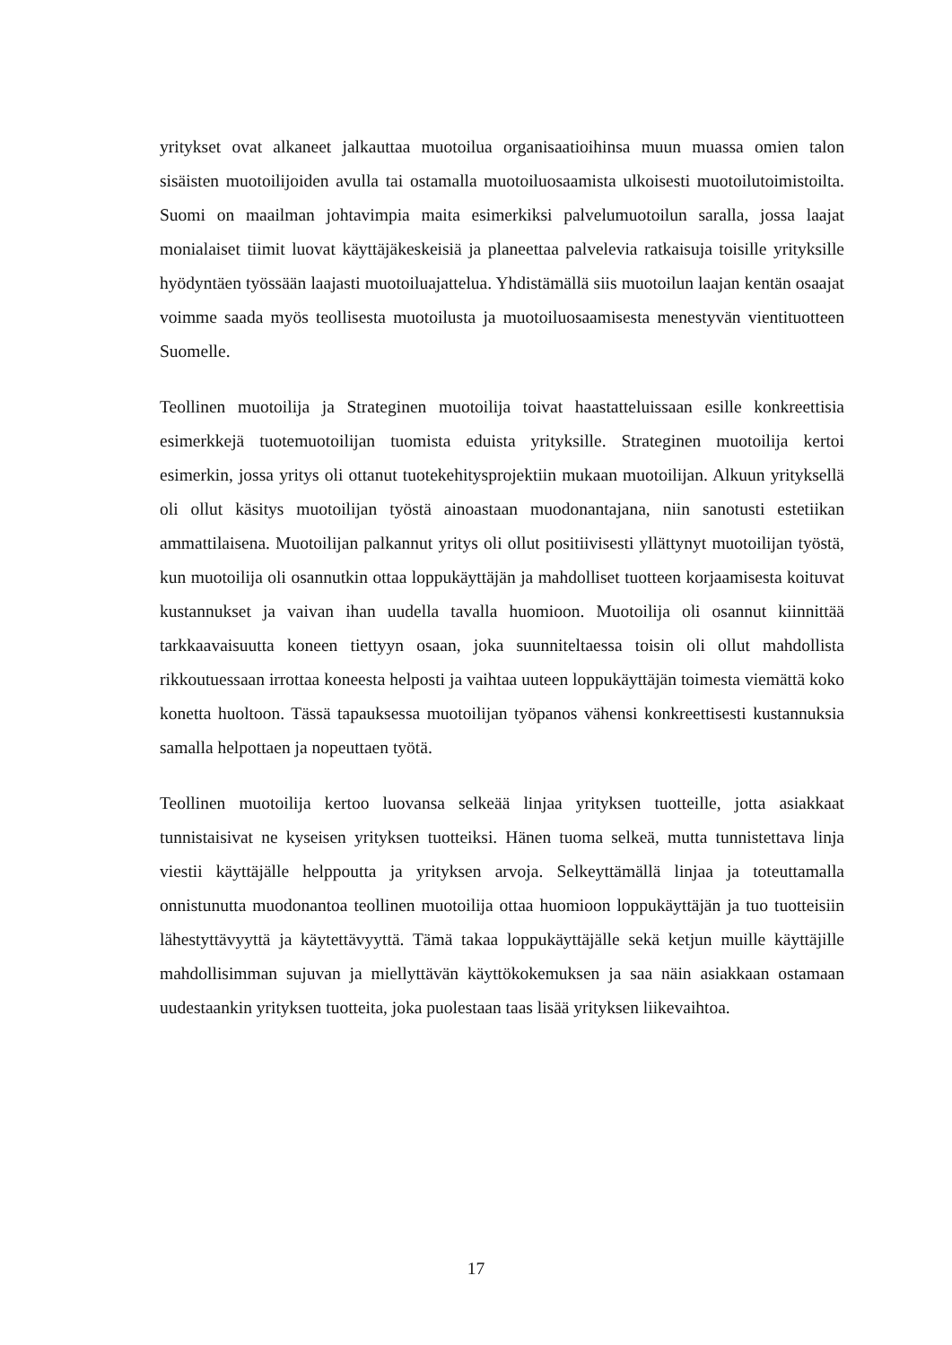yritykset ovat alkaneet jalkauttaa muotoilua organisaatioihinsa muun muassa omien talon sisäisten muotoilijoiden avulla tai ostamalla muotoiluosaamista ulkoisesti muotoilutoimistoilta. Suomi on maailman johtavimpia maita esimerkiksi palvelumuotoilun saralla, jossa laajat monialaiset tiimit luovat käyttäjäkeskeisiä ja planeettaa palvelevia ratkaisuja toisille yrityksille hyödyntäen työssään laajasti muotoiluajattelua. Yhdistämällä siis muotoilun laajan kentän osaajat voimme saada myös teollisesta muotoilusta ja muotoiluosaamisesta menestyvän vientituotteen Suomelle.
Teollinen muotoilija ja Strateginen muotoilija toivat haastatteluissaan esille konkreettisia esimerkkejä tuotemuotoilijan tuomista eduista yrityksille. Strateginen muotoilija kertoi esimerkin, jossa yritys oli ottanut tuotekehitysprojektiin mukaan muotoilijan. Alkuun yrityksellä oli ollut käsitys muotoilijan työstä ainoastaan muodonantajana, niin sanotusti estetiikan ammattilaisena. Muotoilijan palkannut yritys oli ollut positiivisesti yllättynyt muotoilijan työstä, kun muotoilija oli osannutkin ottaa loppukäyttäjän ja mahdolliset tuotteen korjaamisesta koituvat kustannukset ja vaivan ihan uudella tavalla huomioon. Muotoilija oli osannut kiinnittää tarkkaavaisuutta koneen tiettyyn osaan, joka suunniteltaessa toisin oli ollut mahdollista rikkoutuessaan irrottaa koneesta helposti ja vaihtaa uuteen loppukäyttäjän toimesta viemättä koko konetta huoltoon. Tässä tapauksessa muotoilijan työpanos vähensi konkreettisesti kustannuksia samalla helpottaen ja nopeuttaen työtä.
Teollinen muotoilija kertoo luovansa selkeää linjaa yrityksen tuotteille, jotta asiakkaat tunnistaisivat ne kyseisen yrityksen tuotteiksi. Hänen tuoma selkeä, mutta tunnistettava linja viestii käyttäjälle helppoutta ja yrityksen arvoja. Selkeyttämällä linjaa ja toteuttamalla onnistunutta muodonantoa teollinen muotoilija ottaa huomioon loppukäyttäjän ja tuo tuotteisiin lähestyttävyyttä ja käytettävyyttä. Tämä takaa loppukäyttäjälle sekä ketjun muille käyttäjille mahdollisimman sujuvan ja miellyttävän käyttökokemuksen ja saa näin asiakkaan ostamaan uudestaankin yrityksen tuotteita, joka puolestaan taas lisää yrityksen liikevaihtoa.
17